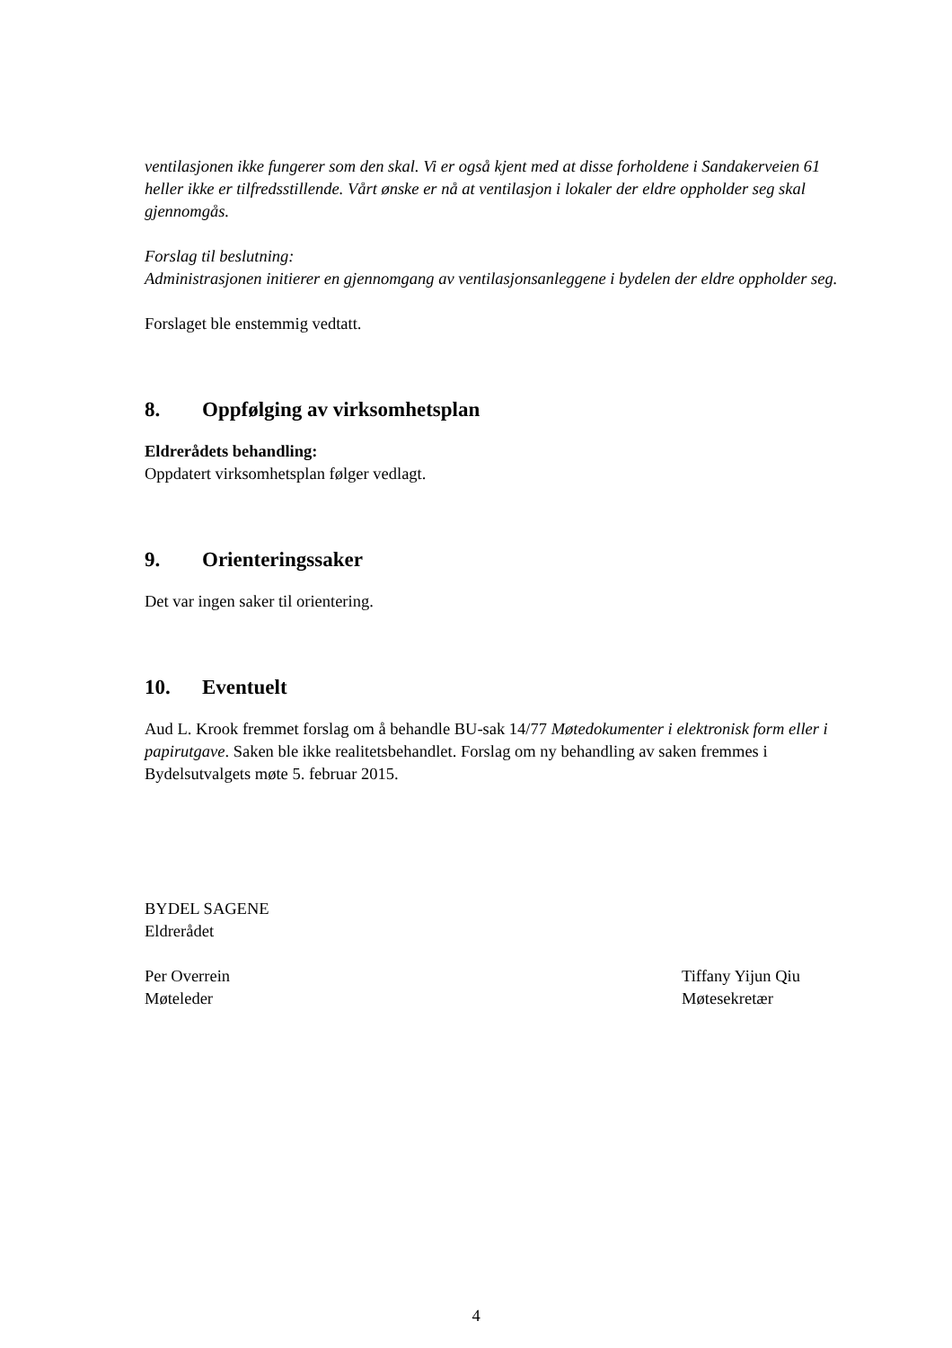ventilasjonen ikke fungerer som den skal. Vi er også kjent med at disse forholdene i Sandakerveien 61 heller ikke er tilfredsstillende. Vårt ønske er nå at ventilasjon i lokaler der eldre oppholder seg skal gjennomgås.
Forslag til beslutning:
Administrasjonen initierer en gjennomgang av ventilasjonsanleggene i bydelen der eldre oppholder seg.
Forslaget ble enstemmig vedtatt.
8. Oppfølging av virksomhetsplan
Eldrerådets behandling:
Oppdatert virksomhetsplan følger vedlagt.
9. Orienteringssaker
Det var ingen saker til orientering.
10. Eventuelt
Aud L. Krook fremmet forslag om å behandle BU-sak 14/77 Møtedokumenter i elektronisk form eller i papirutgave. Saken ble ikke realitetsbehandlet. Forslag om ny behandling av saken fremmes i Bydelsutvalgets møte 5. februar 2015.
BYDEL SAGENE
Eldrerådet
Per Overrein
Møteleder
Tiffany Yijun Qiu
Møtesekretær
4